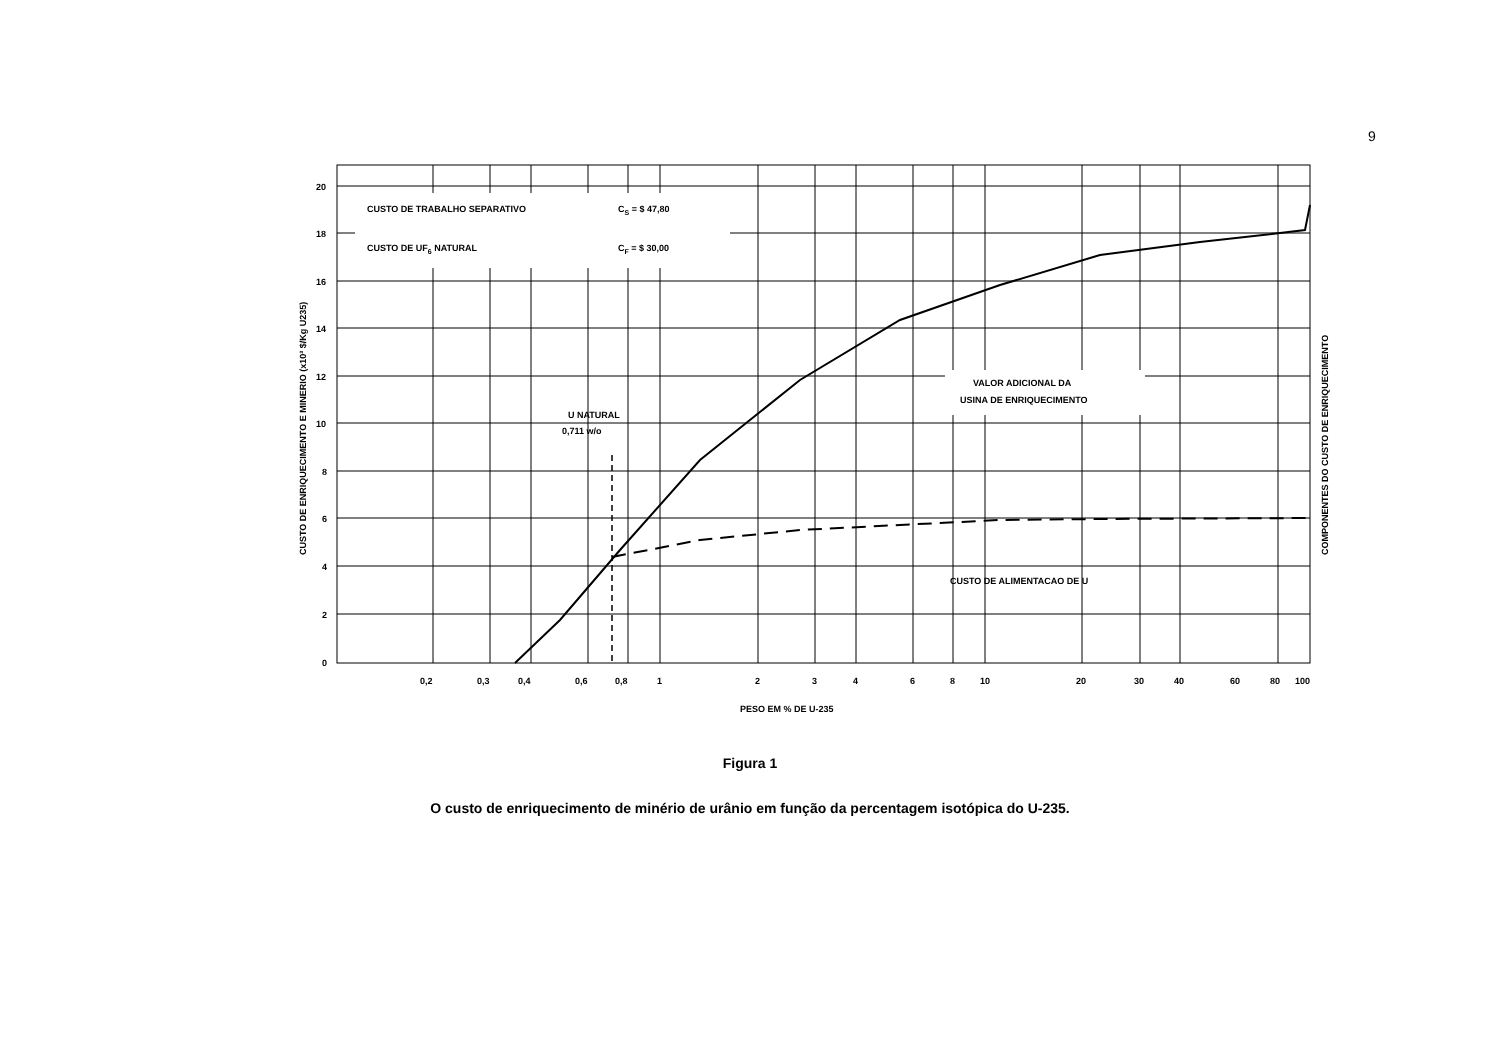9
20
18
16
14
12
10
8
6
4
2
0
0,2
0,3
0,4
0,6
0,8
1
2
3
4
6
8
10
20
30
40
60
80
100
PESO EM % DE U-235
CUSTO DE TRABALHO SEPARATIVO
CS = $ 47,80
CUSTO DE UF6 NATURAL
CF = $ 30,00
U NATURAL
0,711 w/o
VALOR ADICIONAL DA
USINA DE ENRIQUECIMENTO
CUSTO DE ALIMENTACAO DE U
CUSTO DE ENRIQUECIMENTO E MINERIO (x10³ $/Kg U235)
COMPONENTES DO CUSTO DE ENRIQUECIMENTO
Figura 1
O custo de enriquecimento de minério de urânio em função da percentagem isotópica do U-235.